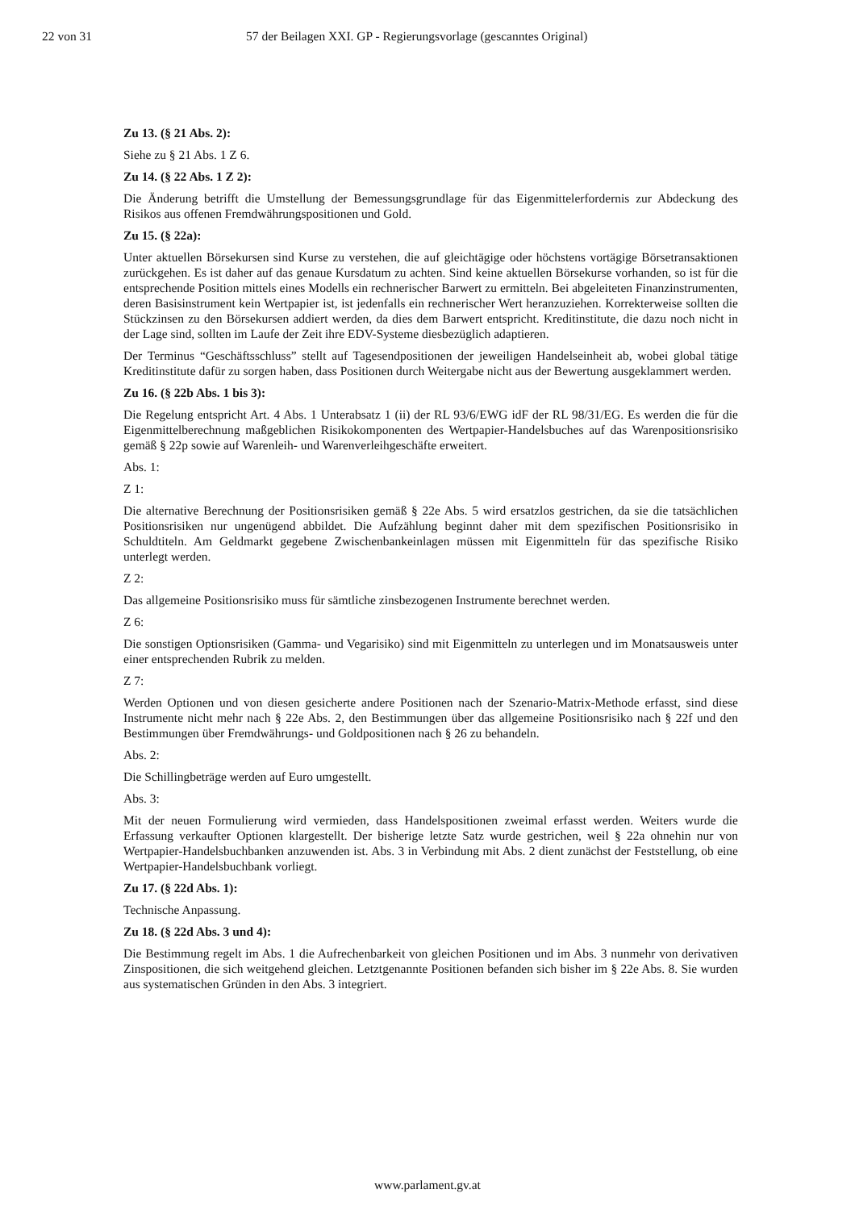22 von 31 57 der Beilagen XXI. GP - Regierungsvorlage (gescanntes Original)
Zu 13. (§ 21 Abs. 2):
Siehe zu § 21 Abs. 1 Z 6.
Zu 14. (§ 22 Abs. 1 Z 2):
Die Änderung betrifft die Umstellung der Bemessungsgrundlage für das Eigenmittelerfordernis zur Abdeckung des Risikos aus offenen Fremdwährungspositionen und Gold.
Zu 15. (§ 22a):
Unter aktuellen Börsekursen sind Kurse zu verstehen, die auf gleichtägige oder höchstens vortägige Börsetransaktionen zurückgehen. Es ist daher auf das genaue Kursdatum zu achten. Sind keine aktuellen Börsekurse vorhanden, so ist für die entsprechende Position mittels eines Modells ein rechnerischer Barwert zu ermitteln. Bei abgeleiteten Finanzinstrumenten, deren Basisinstrument kein Wertpapier ist, ist jedenfalls ein rechnerischer Wert heranzuziehen. Korrekterweise sollten die Stückzinsen zu den Börsekursen addiert werden, da dies dem Barwert entspricht. Kreditinstitute, die dazu noch nicht in der Lage sind, sollten im Laufe der Zeit ihre EDV-Systeme diesbezüglich adaptieren.
Der Terminus “Geschäftsschluss” stellt auf Tagesendpositionen der jeweiligen Handelseinheit ab, wobei global tätige Kreditinstitute dafür zu sorgen haben, dass Positionen durch Weitergabe nicht aus der Bewertung ausgeklammert werden.
Zu 16. (§ 22b Abs. 1 bis 3):
Die Regelung entspricht Art. 4 Abs. 1 Unterabsatz 1 (ii) der RL 93/6/EWG idF der RL 98/31/EG. Es werden die für die Eigenmittelberechnung maßgeblichen Risikokomponenten des Wertpapier-Handelsbuches auf das Warenpositionsrisiko gemäß § 22p sowie auf Warenleih- und Warenverleihgeschäfte erweitert.
Abs. 1:
Z 1:
Die alternative Berechnung der Positionsrisiken gemäß § 22e Abs. 5 wird ersatzlos gestrichen, da sie die tatsächlichen Positionsrisiken nur ungenügend abbildet. Die Aufzählung beginnt daher mit dem spezifischen Positionsrisiko in Schuldtiteln. Am Geldmarkt gegebene Zwischenbankeinlagen müssen mit Eigenmitteln für das spezifische Risiko unterlegt werden.
Z 2:
Das allgemeine Positionsrisiko muss für sämtliche zinsbezogenen Instrumente berechnet werden.
Z 6:
Die sonstigen Optionsrisiken (Gamma- und Vegarisiko) sind mit Eigenmitteln zu unterlegen und im Monatsausweis unter einer entsprechenden Rubrik zu melden.
Z 7:
Werden Optionen und von diesen gesicherte andere Positionen nach der Szenario-Matrix-Methode erfasst, sind diese Instrumente nicht mehr nach § 22e Abs. 2, den Bestimmungen über das allgemeine Positionsrisiko nach § 22f und den Bestimmungen über Fremdwährungs- und Goldpositionen nach § 26 zu behandeln.
Abs. 2:
Die Schillingbeträge werden auf Euro umgestellt.
Abs. 3:
Mit der neuen Formulierung wird vermieden, dass Handelspositionen zweimal erfasst werden. Weiters wurde die Erfassung verkaufter Optionen klargestellt. Der bisherige letzte Satz wurde gestrichen, weil § 22a ohnehin nur von Wertpapier-Handelsbuchbanken anzuwenden ist. Abs. 3 in Verbindung mit Abs. 2 dient zunächst der Feststellung, ob eine Wertpapier-Handelsbuchbank vorliegt.
Zu 17. (§ 22d Abs. 1):
Technische Anpassung.
Zu 18. (§ 22d Abs. 3 und 4):
Die Bestimmung regelt im Abs. 1 die Aufrechenbarkeit von gleichen Positionen und im Abs. 3 nunmehr von derivativen Zinspositionen, die sich weitgehend gleichen. Letztgenannte Positionen befanden sich bisher im § 22e Abs. 8. Sie wurden aus systematischen Gründen in den Abs. 3 integriert.
www.parlament.gv.at